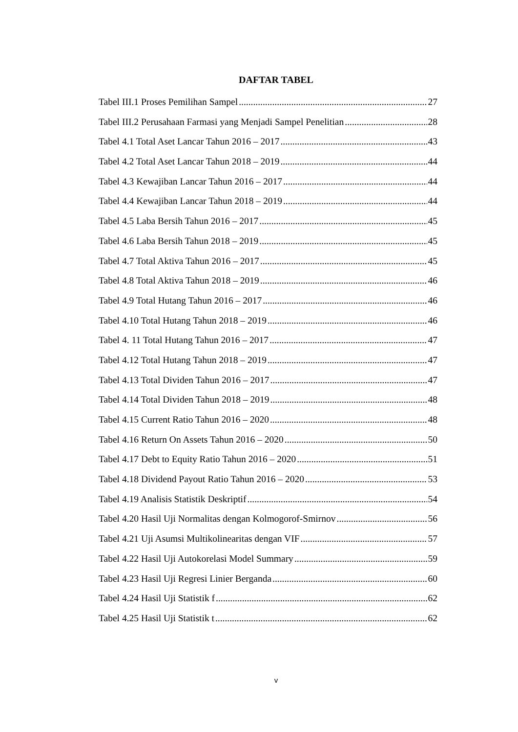DAFTAR TABEL
Tabel III.1 Proses Pemilihan Sampel 27
Tabel III.2 Perusahaan Farmasi yang Menjadi Sampel Penelitian 28
Tabel 4.1 Total Aset Lancar Tahun 2016 – 2017 43
Tabel 4.2 Total Aset Lancar Tahun 2018 – 2019 44
Tabel 4.3 Kewajiban Lancar Tahun 2016 – 2017 44
Tabel 4.4 Kewajiban Lancar Tahun 2018 – 2019 44
Tabel 4.5 Laba Bersih Tahun 2016 – 2017 45
Tabel 4.6 Laba Bersih Tahun 2018 – 2019 45
Tabel 4.7 Total Aktiva Tahun 2016 – 2017 45
Tabel 4.8 Total Aktiva Tahun 2018 – 2019 46
Tabel 4.9 Total Hutang Tahun 2016 – 2017 46
Tabel 4.10 Total Hutang Tahun 2018 – 2019 46
Tabel 4. 11 Total Hutang Tahun 2016 – 2017 47
Tabel 4.12 Total Hutang Tahun 2018 – 2019 47
Tabel 4.13 Total Dividen Tahun 2016 – 2017 47
Tabel 4.14 Total Dividen Tahun 2018 – 2019 48
Tabel 4.15 Current Ratio Tahun 2016 – 2020 48
Tabel 4.16 Return On Assets Tahun 2016 – 2020 50
Tabel 4.17 Debt to Equity Ratio Tahun 2016 – 2020 51
Tabel 4.18 Dividend Payout Ratio Tahun 2016 – 2020 53
Tabel 4.19 Analisis Statistik Deskriptif 54
Tabel 4.20 Hasil Uji Normalitas dengan Kolmogorof-Smirnov 56
Tabel 4.21 Uji Asumsi Multikolinearitas dengan VIF 57
Tabel 4.22 Hasil Uji Autokorelasi Model Summary 59
Tabel 4.23 Hasil Uji Regresi Linier Berganda 60
Tabel 4.24 Hasil Uji Statistik f 62
Tabel 4.25 Hasil Uji Statistik t 62
v